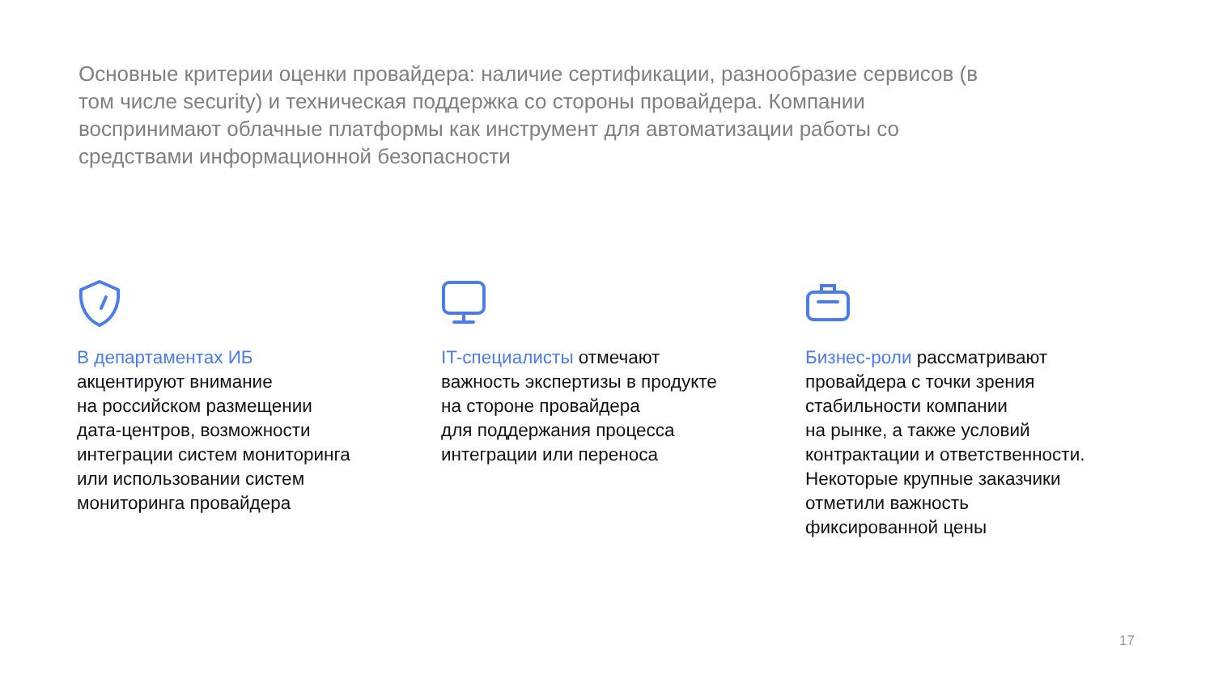Основные критерии оценки провайдера: наличие сертификации, разнообразие сервисов (в том числе security) и техническая поддержка со стороны провайдера. Компании воспринимают облачные платформы как инструмент для автоматизации работы со средствами информационной безопасности
В департаментах ИБ
акцентируют внимание
на российском размещении
дата-центров, возможности
интеграции систем мониторинга
или использовании систем
мониторинга провайдера
IT-специалисты отмечают
важность экспертизы в продукте
на стороне провайдера
для поддержания процесса
интеграции или переноса
Бизнес-роли рассматривают
провайдера с точки зрения
стабильности компании
на рынке, а также условий
контрактации и ответственности.
Некоторые крупные заказчики
отметили важность
фиксированной цены
17